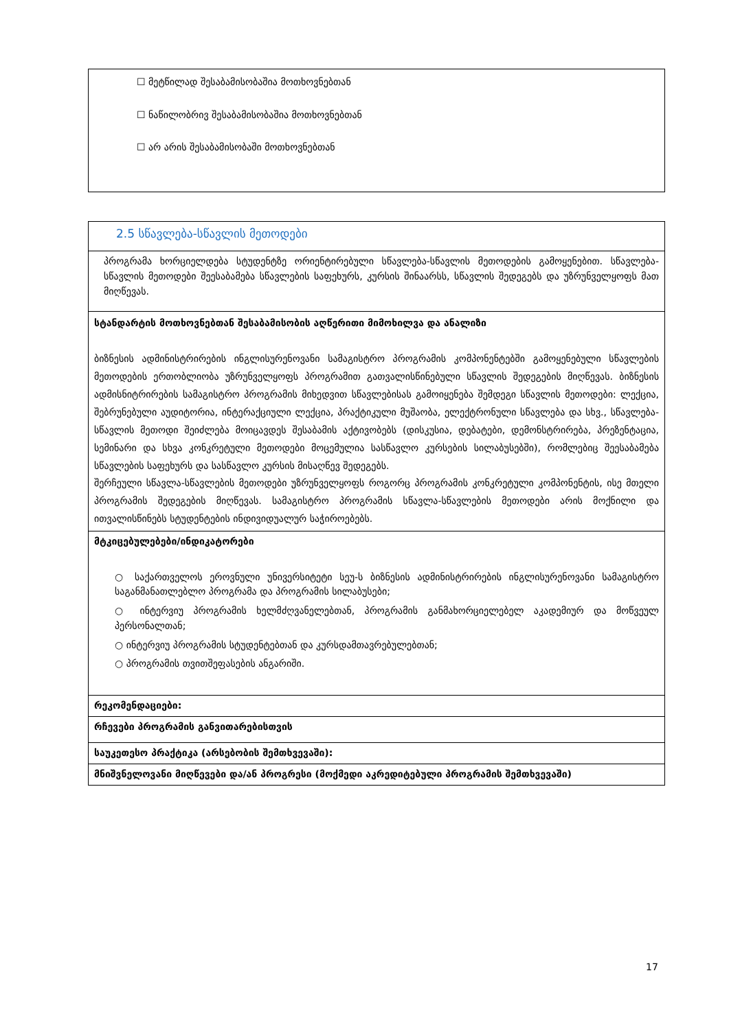| ☐ მეტწილად შესაბამისობაშია მოთხოვნებთან ☐ ნაწილობრივ შესაბამისობაშია მოთხოვნებთან ☐ არ არის შესაბამისობაში მოთხოვნებთან |
| 2.5 სწავლება-სწავლის მეთოდები |
| პროგრამა ხორციელდება სტუდენტზე ორიენტირებული სწავლება-სწავლის მეთოდების გამოყენებით. სწავლება-სწავლის მეთოდები შეესაბამება სწავლების საფეხურს, კურსის შინაარსს, სწავლის შედეგებს და უზრუნველყოფს მათ მიღწევას. |
| სტანდარტის მოთხოვნებთან შესაბამისობის აღწერითი მიმოხილვა და ანალიზი ბიზნესის ადმინისტრირების ინგლისურენოვანი სამაგისტრო პროგრამის კომპონენტებში გამოყენებული სწავლების მეთოდების ერთობლიობა უზრუნველყოფს პროგრამით გათვალისწინებული სწავლის შედეგების მიღწევას. ბიზნესის ადმისნიტრირების სამაგისტრო პროგრამის მიხედვით სწავლებისას გამოიყენება შემდეგი სწავლის მეთოდები: ლექცია, შებრუნებული აუდიტორია, ინტერაქციული ლექცია, პრაქტიკული მუშაობა, ელექტრონული სწავლება და სხვ., სწავლება-სწავლის მეთოდი შეიძლება მოიცავდეს შესაბამის აქტივობებს (დისკუსია, დებატები, დემონსტრირება, პრეზენტაცია, სემინარი და სხვა კონკრეტული მეთოდები მოცემულია სასწავლო კურსების სილაბუსებში), რომლებიც შეესაბამება სწავლების საფეხურს და სასწავლო კურსის მისაღწევ შედეგებს. შერჩეული სწავლა-სწავლების მეთოდები უზრუნველყოფს როგორც პროგრამის კონკრეტული კომპონენტის, ისე მთელი პროგრამის შედეგების მიღწევას. სამაგისტრო პროგრამის სწავლა-სწავლების მეთოდები არის მოქნილი და ითვალისწინებს სტუდენტების ინდივიდუალურ საჭიროებებს. |
| მტკიცებულებები/ინდიკატორები ○ საქართველოს ეროვნული უნივერსიტეტი სეუ-ს ბიზნესის ადმინისტრირების ინგლისურენოვანი სამაგისტრო საგანმანათლებლო პროგრამა და პროგრამის სილაბუსები; ○ ინტერვიუ პროგრამის ხელმძღვანელებთან, პროგრამის განმახორციელებელ აკადემიურ და მოწვეულ პერსონალთან; ○ ინტერვიუ პროგრამის სტუდენტებთან და კურსდამთავრებულებთან; ○ პროგრამის თვითშეფასების ანგარიში. |
| რეკომენდაციები: |
| რჩევები პროგრამის განვითარებისთვის |
| საუკეთესო პრაქტიკა (არსებობის შემთხვევაში): |
| მნიშვნელოვანი მიღწევები და/ან პროგრესი (მოქმედი აკრედიტებული პროგრამის შემთხვევაში) |
17